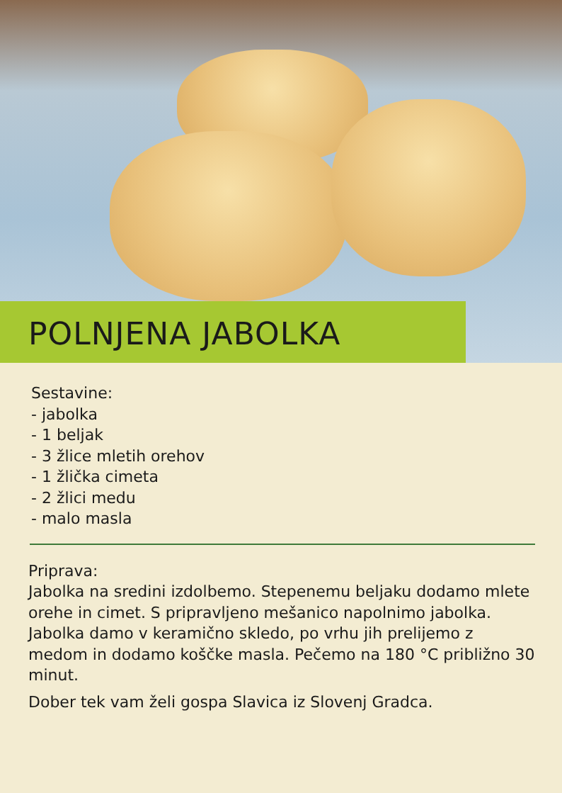POLNJENA JABOLKA
Sestavine:
- jabolka
- 1 beljak
- 3 žlice mletih orehov
- 1 žlička cimeta
- 2 žlici medu
- malo masla
Priprava:
Jabolka na sredini izdolbemo. Stepenemu beljaku dodamo mlete orehe in cimet. S pripravljeno mešanico napolnimo jabolka. Jabolka damo v keramično skledo, po vrhu jih prelijemo z medom in dodamo koščke masla. Pečemo na 180 °C približno 30 minut.
Dober tek vam želi gospa Slavica iz Slovenj Gradca.